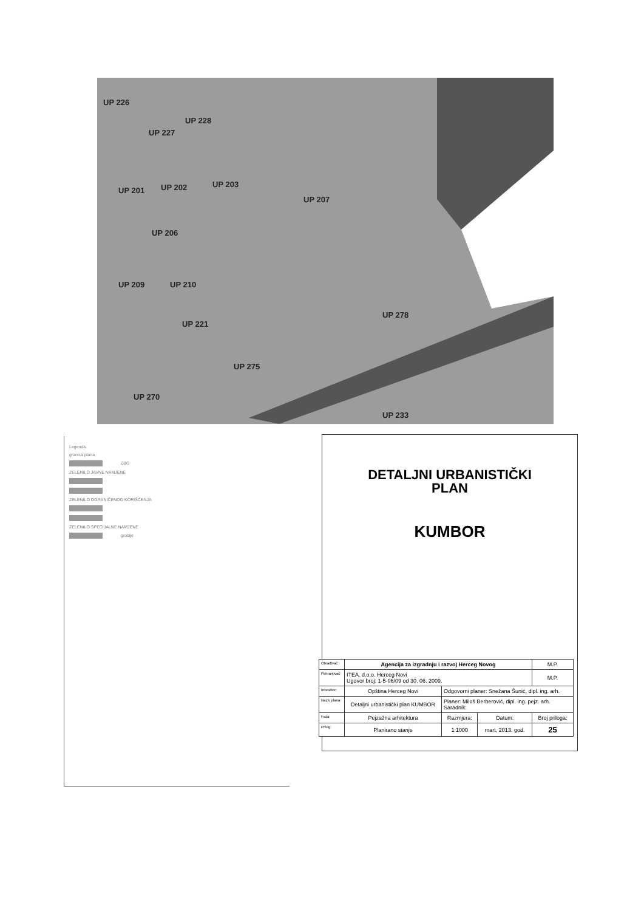UP 226
UP 228
UP 227
UP 202
UP 203
UP 201
UP 207
UP 206
UP 209
UP 210
UP 221
UP 278
UP 275
UP 270
UP 233
Legenda
granica plana
ZBO
ZELENILO JAVNE NAMJENE
ZELENILO OGRANIČENOG KORIŠĆENJA
ZELENILO SPECIJALNE NAMJENE
groblje
DETALJNI URBANISTIČKI
PLAN
KUMBOR
| Obrađivač: | Agencija za izgradnju i razvoj Herceg Novog | | | M.P. |
| Pohranjivač: | ITEA. d.o.o. Herceg Novi Ugovor broj: 1-5-06/09 od 30. 06. 2009. | | | M.P. |
| Investitor: | Opština Herceg Novi | Odgovorni planer: Snežana Šunić, dipl. ing. arh. | | |
| Naziv plana: | Detaljni urbanistički plan KUMBOR | Planer: Miloš Berberović, dipl. ing. pejz. arh. Saradnik: | | |
| Faza: | Pejzažna arhitektura | Razmjera: | Datum: | Broj priloga: |
| Prilog: | Planirano stanje | 1:1000 | mart, 2013. god. | 25 |